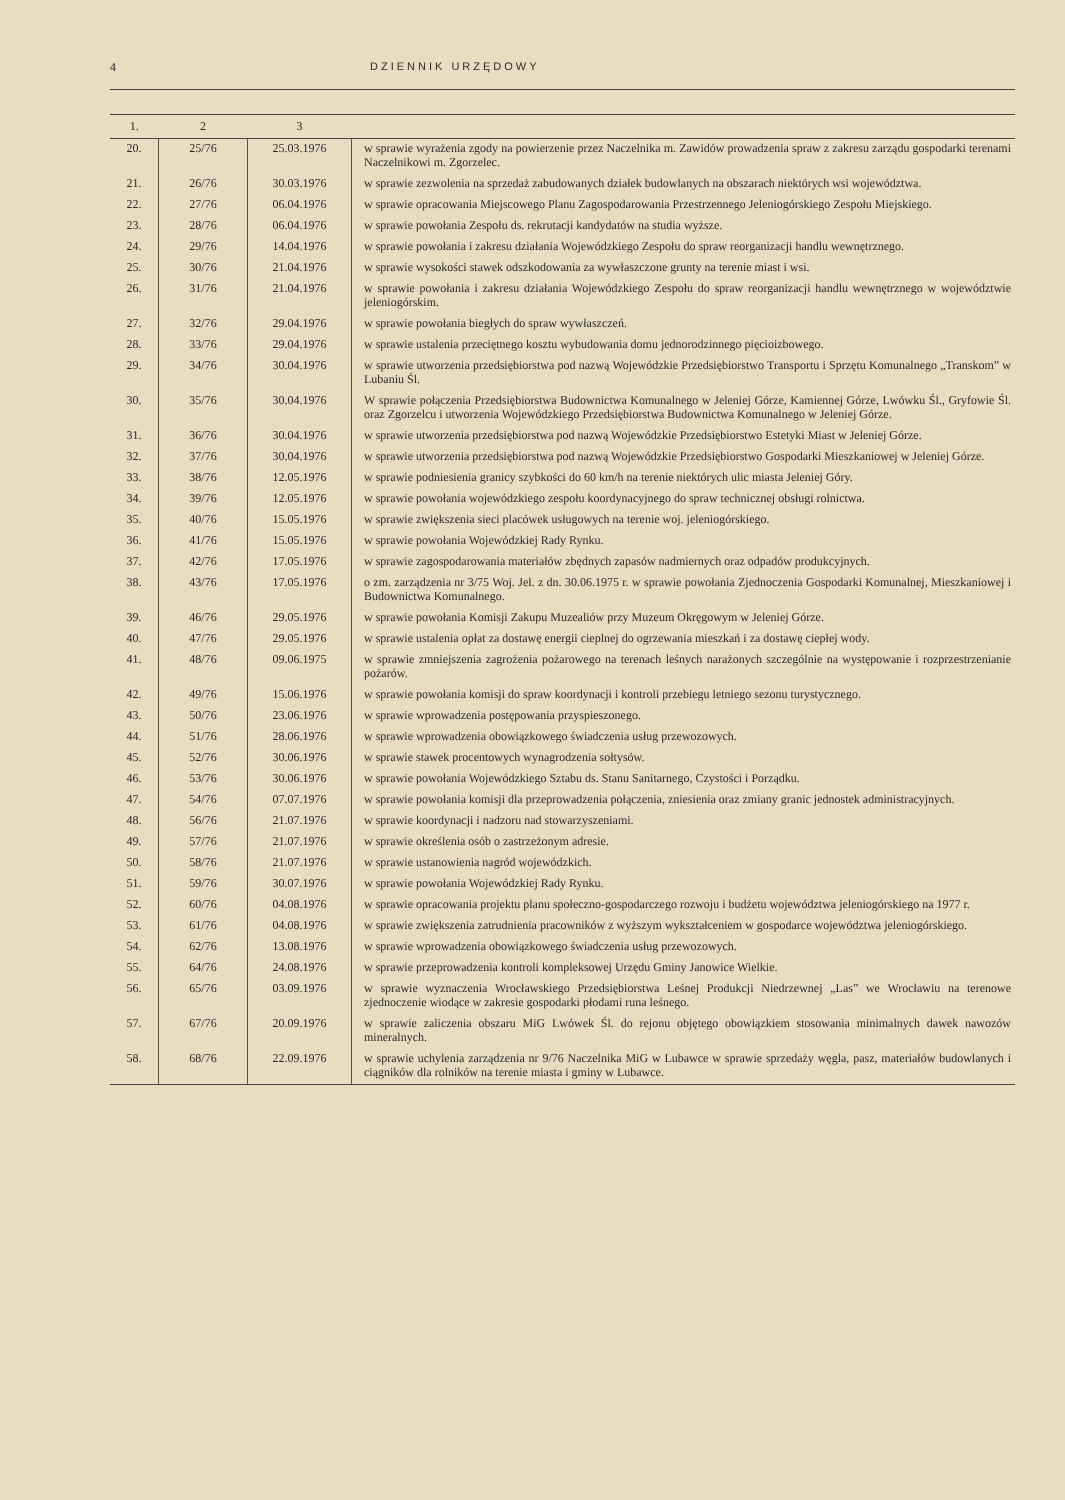4 DZIENNIK URZĘDOWY
| 1. | 2 | 3 | |
| --- | --- | --- | --- |
| 20. | 25/76 | 25.03.1976 | w sprawie wyrażenia zgody na powierzenie przez Naczelnika m. Zawidów prowadzenia spraw z zakresu zarządu gospodarki terenami Naczelnikowi m. Zgorzelec. |
| 21. | 26/76 | 30.03.1976 | w sprawie zezwolenia na sprzedaż zabudowanych działek budowlanych na obszarach niektórych wsi województwa. |
| 22. | 27/76 | 06.04.1976 | w sprawie opracowania Miejscowego Planu Zagospodarowania Przestrzennego Jeleniogórskiego Zespołu Miejskiego. |
| 23. | 28/76 | 06.04.1976 | w sprawie powołania Zespołu ds. rekrutacji kandydatów na studia wyższe. |
| 24. | 29/76 | 14.04.1976 | w sprawie powołania i zakresu działania Wojewódzkiego Zespołu do spraw reorganizacji handlu wewnętrznego. |
| 25. | 30/76 | 21.04.1976 | w sprawie wysokości stawek odszkodowania za wywłaszczone grunty na terenie miast i wsi. |
| 26. | 31/76 | 21.04.1976 | w sprawie powołania i zakresu działania Wojewódzkiego Zespołu do spraw reorganizacji handlu wewnętrznego w województwie jeleniogórskim. |
| 27. | 32/76 | 29.04.1976 | w sprawie powołania biegłych do spraw wywłaszczeń. |
| 28. | 33/76 | 29.04.1976 | w sprawie ustalenia przeciętnego kosztu wybudowania domu jednorodzinnego pięcioizbowego. |
| 29. | 34/76 | 30.04.1976 | w sprawie utworzenia przedsiębiorstwa pod nazwą Wojewódzkie Przedsiębiorstwo Transportu i Sprzętu Komunalnego „Transkom” w Lubaniu Śl. |
| 30. | 35/76 | 30.04.1976 | W sprawie połączenia Przedsiębiorstwa Budownictwa Komunalnego w Jeleniej Górze, Kamiennej Górze, Lwówku Śl., Gryfowie Śl. oraz Zgorzelcu i utworzenia Wojewódzkiego Przedsiębiorstwa Budownictwa Komunalnego w Jeleniej Górze. |
| 31. | 36/76 | 30.04.1976 | w sprawie utworzenia przedsiębiorstwa pod nazwą Wojewódzkie Przedsiębiorstwo Estetyki Miast w Jeleniej Górze. |
| 32. | 37/76 | 30.04.1976 | w sprawie utworzenia przedsiębiorstwa pod nazwą Wojewódzkie Przedsiębiorstwo Gospodarki Mieszkaniowej w Jeleniej Górze. |
| 33. | 38/76 | 12.05.1976 | w sprawie podniesienia granicy szybkości do 60 km/h na terenie niektórych ulic miasta Jeleniej Góry. |
| 34. | 39/76 | 12.05.1976 | w sprawie powołania wojewódzkiego zespołu koordynacyjnego do spraw technicznej obsługi rolnictwa. |
| 35. | 40/76 | 15.05.1976 | w sprawie zwiększenia sieci placówek usługowych na terenie woj. jeleniogórskiego. |
| 36. | 41/76 | 15.05.1976 | w sprawie powołania Wojewódzkiej Rady Rynku. |
| 37. | 42/76 | 17.05.1976 | w sprawie zagospodarowania materiałów zbędnych zapasów nadmiernych oraz odpadów produkcyjnych. |
| 38. | 43/76 | 17.05.1976 | o zm. zarządzenia nr 3/75 Woj. Jel. z dn. 30.06.1975 r. w sprawie powołania Zjednoczenia Gospodarki Komunalnej, Mieszkaniowej i Budownictwa Komunalnego. |
| 39. | 46/76 | 29.05.1976 | w sprawie powołania Komisji Zakupu Muzealiów przy Muzeum Okręgowym w Jeleniej Górze. |
| 40. | 47/76 | 29.05.1976 | w sprawie ustalenia opłat za dostawę energii cieplnej do ogrzewania mieszkań i za dostawę ciepłej wody. |
| 41. | 48/76 | 09.06.1975 | w sprawie zmniejszenia zagrożenia pożarowego na terenach leśnych narażonych szczególnie na występowanie i rozprzestrzenianie pożarów. |
| 42. | 49/76 | 15.06.1976 | w sprawie powołania komisji do spraw koordynacji i kontroli przebiegu letniego sezonu turystycznego. |
| 43. | 50/76 | 23.06.1976 | w sprawie wprowadzenia postępowania przyspieszonego. |
| 44. | 51/76 | 28.06.1976 | w sprawie wprowadzenia obowiązkowego świadczenia usług przewozowych. |
| 45. | 52/76 | 30.06.1976 | w sprawie stawek procentowych wynagrodzenia sołtysów. |
| 46. | 53/76 | 30.06.1976 | w sprawie powołania Wojewódzkiego Sztabu ds. Stanu Sanitarnego, Czystości i Porządku. |
| 47. | 54/76 | 07.07.1976 | w sprawie powołania komisji dla przeprowadzenia połączenia, zniesienia oraz zmiany granic jednostek administracyjnych. |
| 48. | 56/76 | 21.07.1976 | w sprawie koordynacji i nadzoru nad stowarzyszeniami. |
| 49. | 57/76 | 21.07.1976 | w sprawie określenia osób o zastrzeżonym adresie. |
| 50. | 58/76 | 21.07.1976 | w sprawie ustanowienia nagród wojewódzkich. |
| 51. | 59/76 | 30.07.1976 | w sprawie powołania Wojewódzkiej Rady Rynku. |
| 52. | 60/76 | 04.08.1976 | w sprawie opracowania projektu planu społeczno-gospodarczego rozwoju i budżetu województwa jeleniogórskiego na 1977 r. |
| 53. | 61/76 | 04.08.1976 | w sprawie zwiększenia zatrudnienia pracowników z wyższym wykształceniem w gospodarce województwa jeleniogórskiego. |
| 54. | 62/76 | 13.08.1976 | w sprawie wprowadzenia obowiązkowego świadczenia usług przewozowych. |
| 55. | 64/76 | 24.08.1976 | w sprawie przeprowadzenia kontroli kompleksowej Urzędu Gminy Janowice Wielkie. |
| 56. | 65/76 | 03.09.1976 | w sprawie wyznaczenia Wrocławskiego Przedsiębiorstwa Leśnej Produkcji Niedrzewnej „Las” we Wrocławiu na terenowe zjednoczenie wiodące w zakresie gospodarki płodami runa leśnego. |
| 57. | 67/76 | 20.09.1976 | w sprawie zaliczenia obszaru MiG Lwówek Śl. do rejonu objętego obowiązkiem stosowania minimalnych dawek nawozów mineralnych. |
| 58. | 68/76 | 22.09.1976 | w sprawie uchylenia zarządzenia nr 9/76 Naczelnika MiG w Lubawce w sprawie sprzedaży węgla, pasz, materiałów budowlanych i ciągników dla rolników na terenie miasta i gminy w Lubawce. |